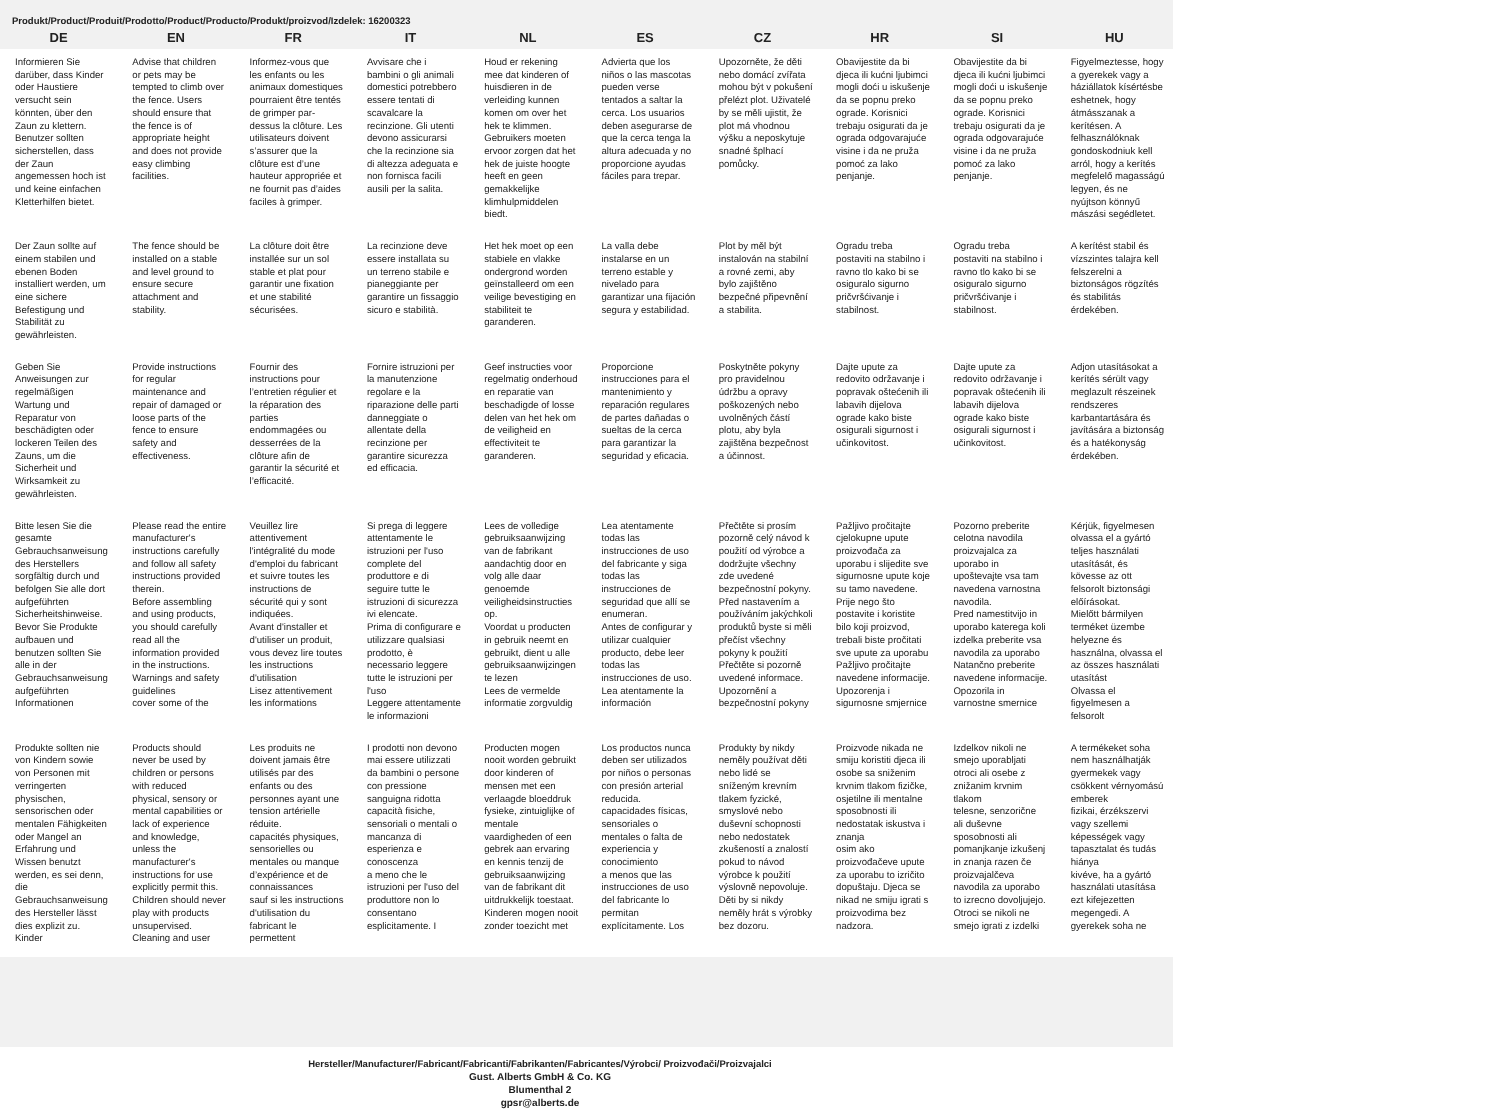Produkt/Product/Produit/Prodotto/Product/Producto/Produkt/proizvod/Izdelek: 16200323
| DE | EN | FR | IT | NL | ES | CZ | HR | SI | HU |
| --- | --- | --- | --- | --- | --- | --- | --- | --- | --- |
| Informieren Sie darüber, dass Kinder oder Haustiere versucht sein könnten, über den Zaun zu klettern. Benutzer sollten sicherstellen, dass der Zaun angemessen hoch ist und keine einfachen Kletterhilfen bietet. | Advise that children or pets may be tempted to climb over the fence. Users should ensure that the fence is of appropriate height and does not provide easy climbing facilities. | Informez-vous que les enfants ou les animaux domestiques pourraient être tentés de grimper par-dessus la clôture. Les utilisateurs doivent s’assurer que la clôture est d’une hauteur appropriée et ne fournit pas d’aides faciles à grimper. | Avvisare che i bambini o gli animali domestici potrebbero essere tentati di scavalcare la recinzione. Gli utenti devono assicurarsi che la recinzione sia di altezza adeguata e non fornisca facili ausili per la salita. | Houd er rekening mee dat kinderen of huisdieren in de verleiding kunnen komen om over het hek te klimmen. Gebruikers moeten ervoor zorgen dat het hek de juiste hoogte heeft en geen gemakkelijke klimhulpmiddelen biedt. | Advierta que los niños o las mascotas pueden verse tentados a saltar la cerca. Los usuarios deben asegurarse de que la cerca tenga la altura adecuada y no proporcione ayudas fáciles para trepar. | Upozorněte, že děti nebo domácí zvířata mohou být v pokušení přelézt plot. Uživatelé by se měli ujistit, že plot má vhodnou výšku a neposkytuje snadné šplhací pomůcky. | Obavijestite da bi djeca ili kućni ljubimci mogli doći u iskušenje da se popnu preko ograde. Korisnici trebaju osigurati da je ograda odgovarajuće visine i da ne pruža pomoć za lako penjanje. | Obavijestite da bi djeca ili kućni ljubimci mogli doći u iskušenje da se popnu preko ograde. Korisnici trebaju osigurati da je ograda odgovarajuće visine i da ne pruža pomoć za lako penjanje. | Figyelmeztesse, hogy a gyerekek vagy a háziállatok kísértésbe eshetnek, hogy átmásszanak a kerítésen. A felhasználóknak gondoskodniuk kell arról, hogy a kerítés megfelelő magasságú legyen, és ne nyújtson könnyű mászási segédletet. |
| Der Zaun sollte auf einem stabilen und ebenen Boden installiert werden, um eine sichere Befestigung und Stabilität zu gewährleisten. | The fence should be installed on a stable and level ground to ensure secure attachment and stability. | La clôture doit être installée sur un sol stable et plat pour garantir une fixation et une stabilité sécurisées. | La recinzione deve essere installata su un terreno stabile e pianeggiante per garantire un fissaggio sicuro e stabilità. | Het hek moet op een stabiele en vlakke ondergrond worden geïnstalleerd om een veilige bevestiging en stabiliteit te garanderen. | La valla debe instalarse en un terreno estable y nivelado para garantizar una fijación segura y estabilidad. | Plot by měl být instalován na stabilní a rovné zemi, aby bylo zajištěno bezpečné připevnění a stabilita. | Ogradu treba postaviti na stabilno i ravno tlo kako bi se osiguralo sigurno pričvršćivanje i stabilnost. | Ogradu treba postaviti na stabilno i ravno tlo kako bi se osiguralo sigurno pričvršćivanje i stabilnost. | A kerítést stabil és vízszintes talajra kell felszerelni a biztonságos rögzítés és stabilitás érdekében. |
| Geben Sie Anweisungen zur regelmäßigen Wartung und Reparatur von beschädigten oder lockeren Teilen des Zauns, um die Sicherheit und Wirksamkeit zu gewährleisten. | Provide instructions for regular maintenance and repair of damaged or loose parts of the fence to ensure safety and effectiveness. | Fournir des instructions pour l’entretien régulier et la réparation des parties endommagées ou desserrées de la clôture afin de garantir la sécurité et l’efficacité. | Fornire istruzioni per la manutenzione regolare e la riparazione delle parti danneggiate o allentate della recinzione per garantire sicurezza ed efficacia. | Geef instructies voor regelmatig onderhoud en reparatie van beschadigde of losse delen van het hek om de veiligheid en effectiviteit te garanderen. | Proporcione instrucciones para el mantenimiento y reparación regulares de partes dañadas o sueltas de la cerca para garantizar la seguridad y eficacia. | Poskytněte pokyny pro pravidelnou údržbu a opravy poškozených nebo uvolněných částí plotu, aby byla zajištěna bezpečnost a účinnost. | Dajte upute za redovito održavanje i popravak oštećenih ili labavih dijelova ograde kako biste osigurali sigurnost i učinkovitost. | Dajte upute za redovito održavanje i popravak oštećenih ili labavih dijelova ograde kako biste osigurali sigurnost i učinkovitost. | Adjon utasításokat a kerítés sérült vagy meglazult részeinek rendszeres karbantartására és javítására a biztonság és a hatékonyság érdekében. |
| Bitte lesen Sie die gesamte Gebrauchsanweisung des Herstellers sorgfältig durch und befolgen Sie alle dort aufgeführten Sicherheitshinweise. Bevor Sie Produkte aufbauen und benutzen sollten Sie alle in der Gebrauchsanweisung aufgeführten Informationen | Please read the entire manufacturer's instructions carefully and follow all safety instructions provided therein. Before assembling and using products, you should carefully read all the information provided in the instructions. Warnings and safety guidelines cover some of the | Veuillez lire attentivement l'intégralité du mode d'emploi du fabricant et suivre toutes les instructions de sécurité qui y sont indiquées. Avant d'installer et d'utiliser un produit, vous devez lire toutes les instructions d'utilisation Lisez attentivement les informations | Si prega di leggere attentamente le istruzioni per l'uso complete del produttore e di seguire tutte le istruzioni di sicurezza ivi elencate. Prima di configurare e utilizzare qualsiasi prodotto, è necessario leggere tutte le istruzioni per l'uso Leggere attentamente le informazioni | Lees de volledige gebruiksaanwijzing van de fabrikant aandachtig door en volg alle daar genoemde veiligheidsinstructies op. Voordat u producten in gebruik neemt en gebruikt, dient u alle gebruiksaanwijzingen te lezen Lees de vermelde informatie zorgvuldig | Lea atentamente todas las instrucciones de uso del fabricante y siga todas las instrucciones de seguridad que allí se enumeran. Antes de configurar y utilizar cualquier producto, debe leer todas las instrucciones de uso. Lea atentamente la información | Přečtěte si prosím pozorně celý návod k použití od výrobce a dodržujte všechny zde uvedené bezpečnostní pokyny. Před nastavením a používáním jakýchkoli produktů byste si měli přečíst všechny pokyny k použití Přečtěte si pozorně uvedené informace. Upozornění a bezpečnostní pokyny | Pažljivo pročitajte cjelokupne upute proizvođača za uporabu i slijedite sve sigurnosne upute koje su tamo navedene. Prije nego što postavite i koristite bilo koji proizvod, trebali biste pročitati sve upute za uporabu Pažljivo pročitajte navedene informacije. Upozorenja i sigurnosne smjernice | Pozorno preberite celotna navodila proizvajalca za uporabo in upoštevajte vsa tam navedena varnostna navodila. Pred namestitvijo in uporabo katerega koli izdelka preberite vsa navodila za uporabo Natančno preberite navedene informacije. Opozorila in varnostne smernice | Kérjük, figyelmesen olvassa el a gyártó teljes használati utasítását, és kövesse az ott felsorolt biztonsági előírásokat. Mielőtt bármilyen terméket üzembe helyezne és használna, olvassa el az összes használati utasítást Olvassa el figyelmesen a felsorolt |
| Produkte sollten nie von Kindern sowie von Personen mit verringerten physischen, sensorischen oder mentalen Fähigkeiten oder Mangel an Erfahrung und Wissen benutzt werden, es sei denn, die Gebrauchsanweisung des Hersteller lässt dies explizit zu. Kinder | Products should never be used by children or persons with reduced physical, sensory or mental capabilities or lack of experience and knowledge, unless the manufacturer's instructions for use explicitly permit this. Children should never play with products unsupervised. Cleaning and user | Les produits ne doivent jamais être utilisés par des enfants ou des personnes ayant une tension artérielle réduite. capacités physiques, sensorielles ou mentales ou manque d’expérience et de connaissances sauf si les instructions d'utilisation du fabricant le permettent | I prodotti non devono mai essere utilizzati da bambini o persone con pressione sanguigna ridotta capacità fisiche, sensoriali o mentali o mancanza di esperienza e conoscenza a meno che le istruzioni per l'uso del produttore non lo consentano esplicitamente. I | Producten mogen nooit worden gebruikt door kinderen of mensen met een verlaagde bloeddruk fysieke, zintuiglijke of mentale vaardigheden of een gebrek aan ervaring en kennis tenzij de gebruiksaanwijzing van de fabrikant dit uitdrukkelijk toestaat. Kinderen mogen nooit zonder toezicht met | Los productos nunca deben ser utilizados por niños o personas con presión arterial reducida. capacidades físicas, sensoriales o mentales o falta de experiencia y conocimiento a menos que las instrucciones de uso del fabricante lo permitan explícitamente. Los | Produkty by nikdy neměly používat děti nebo lidé se sníženým krevním tlakem fyzické, smyslové nebo duševní schopnosti nebo nedostatek zkušeností a znalostí pokud to návod výrobce k použití výslovně nepovoluje. Děti by si nikdy neměly hrát s výrobky bez dozoru. | Proizvode nikada ne smiju koristiti djeca ili osobe sa sniženim krvnim tlakom fizičke, osjetilne ili mentalne sposobnosti ili nedostatak iskustva i znanja osim ako proizvođačeve upute za uporabu to izričito dopuštaju. Djeca se nikad ne smiju igrati s proizvodima bez nadzora. | Izdelkov nikoli ne smejo uporabljati otroci ali osebe z znižanim krvnim tlakom telesne, senzorične ali duševne sposobnosti ali pomanjkanje izkušenj in znanja razen če proizvajalčeva navodila za uporabo to izrecno dovoljujejo. Otroci se nikoli ne smejo igrati z izdelki | A termékeket soha nem használhatják gyermekek vagy csökkent vérnyomású emberek fizikai, érzékszervi vagy szellemi képességek vagy tapasztalat és tudás hiánya kivéve, ha a gyártó használati utasítása ezt kifejezetten megengedi. A gyerekek soha ne |
Hersteller/Manufacturer/Fabricant/Fabricanti/Fabrikanten/Fabricantes/Výrobci/ Proizvođači/Proizvajalci
Gust. Alberts GmbH & Co. KG
Blumenthal 2
gpsr@alberts.de